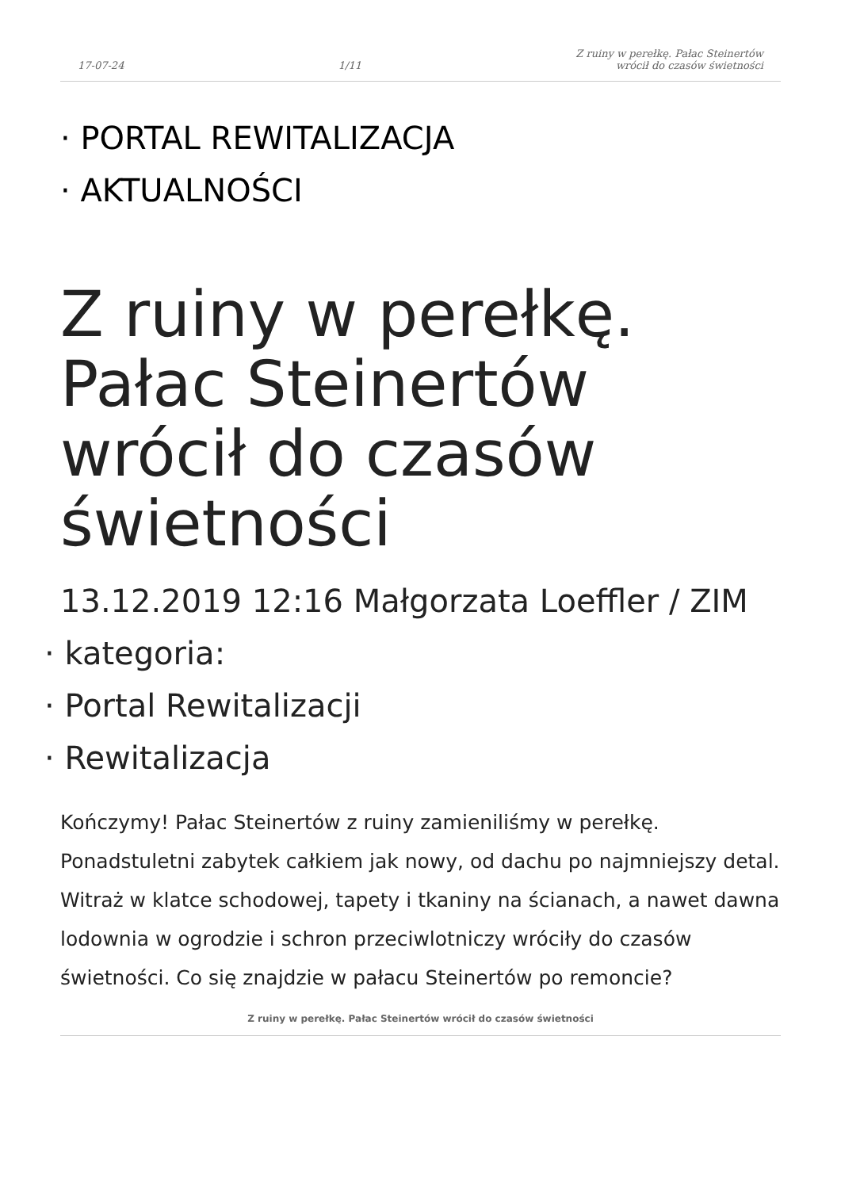17-07-24 1/11 Z ruiny w perełkę. Pałac Steinertów
wrócił do czasów świetności
· PORTAL REWITALIZACJA
· AKTUALNOŚCI
Z ruiny w perełkę. Pałac Steinertów wrócił do czasów świetności
13.12.2019 12:16 Małgorzata Loeffler / ZIM
· kategoria:
· Portal Rewitalizacji
· Rewitalizacja
Kończymy! Pałac Steinertów z ruiny zamieniliśmy w perełkę. Ponadstuletni zabytek całkiem jak nowy, od dachu po najmniejszy detal. Witraż w klatce schodowej, tapety i tkaniny na ścianach, a nawet dawna lodownia w ogrodzie i schron przeciwlotniczy wróciły do czasów świetności. Co się znajdzie w pałacu Steinertów po remoncie?
Z ruiny w perełkę. Pałac Steinertów wrócił do czasów świetności